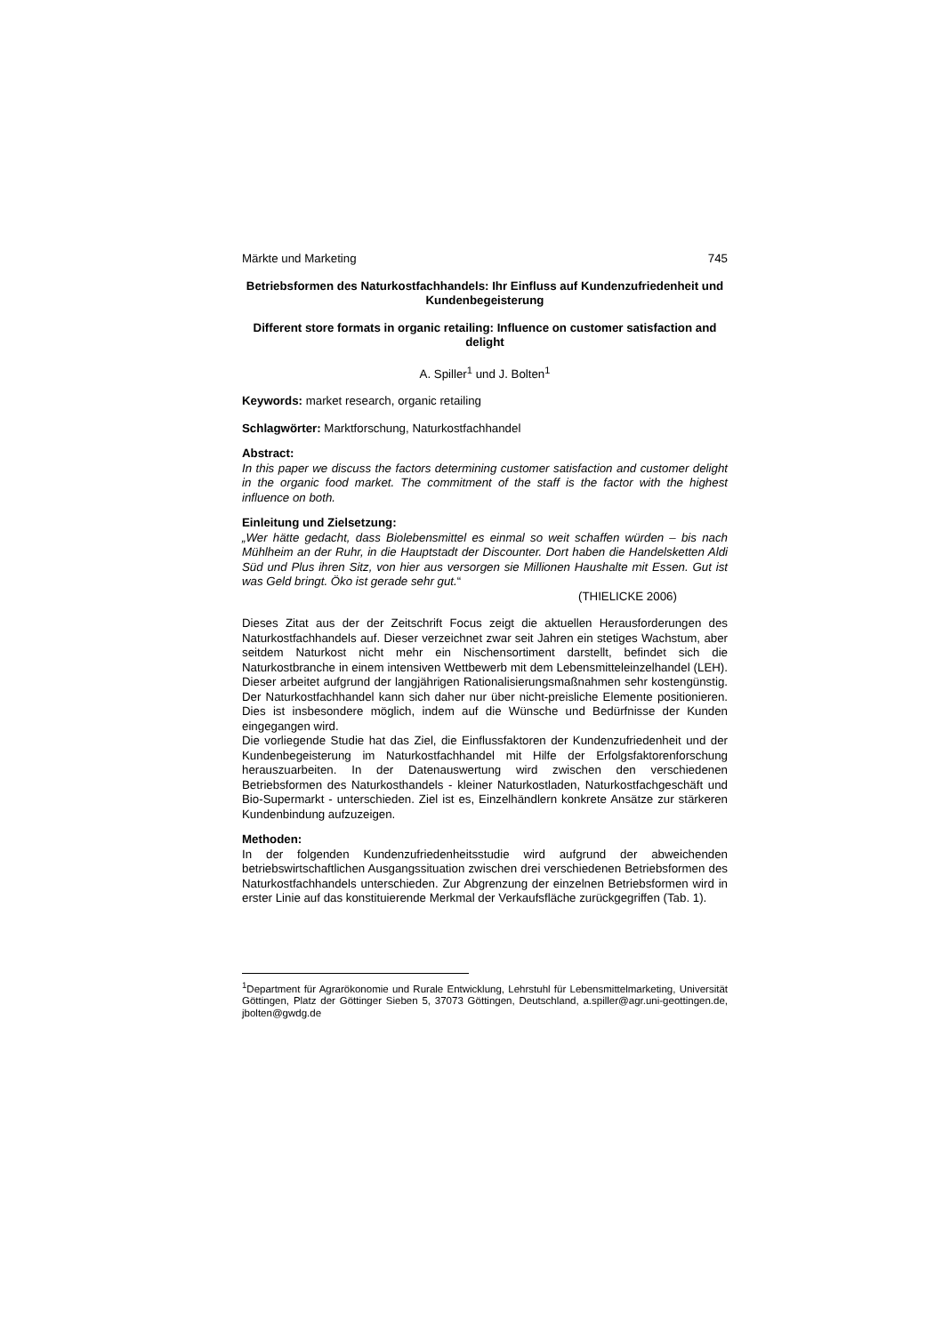Märkte und Marketing 745
Betriebsformen des Naturkostfachhandels: Ihr Einfluss auf Kundenzufriedenheit und Kundenbegeisterung
Different store formats in organic retailing: Influence on customer satisfaction and delight
A. Spiller<sup>1</sup> und J. Bolten<sup>1</sup>
Keywords: market research, organic retailing
Schlagwörter: Marktforschung, Naturkostfachhandel
Abstract:
In this paper we discuss the factors determining customer satisfaction and customer delight in the organic food market. The commitment of the staff is the factor with the highest influence on both.
Einleitung und Zielsetzung:
„Wer hätte gedacht, dass Biolebensmittel es einmal so weit schaffen würden – bis nach Mühlheim an der Ruhr, in die Hauptstadt der Discounter. Dort haben die Handelsketten Aldi Süd und Plus ihren Sitz, von hier aus versorgen sie Millionen Haushalte mit Essen. Gut ist was Geld bringt. Öko ist gerade sehr gut.“
(THIELICKE 2006)
Dieses Zitat aus der der Zeitschrift Focus zeigt die aktuellen Herausforderungen des Naturkostfachhandels auf. Dieser verzeichnet zwar seit Jahren ein stetiges Wachstum, aber seitdem Naturkost nicht mehr ein Nischensortiment darstellt, befindet sich die Naturkostbranche in einem intensiven Wettbewerb mit dem Lebensmitteleinzelhandel (LEH). Dieser arbeitet aufgrund der langjährigen Rationalisierungsmaßnahmen sehr kostengünstig. Der Naturkostfachhandel kann sich daher nur über nicht-preisliche Elemente positionieren. Dies ist insbesondere möglich, indem auf die Wünsche und Bedürfnisse der Kunden eingegangen wird.
Die vorliegende Studie hat das Ziel, die Einflussfaktoren der Kundenzufriedenheit und der Kundenbegeisterung im Naturkostfachhandel mit Hilfe der Erfolgsfaktorenforschung herauszuarbeiten. In der Datenauswertung wird zwischen den verschiedenen Betriebsformen des Naturkosthandels - kleiner Naturkostladen, Naturkostfachgeschäft und Bio-Supermarkt - unterschieden. Ziel ist es, Einzelhändlern konkrete Ansätze zur stärkeren Kundenbindung aufzuzeigen.
Methoden:
In der folgenden Kundenzufriedenheitsstudie wird aufgrund der abweichenden betriebswirtschaftlichen Ausgangssituation zwischen drei verschiedenen Betriebsformen des Naturkostfachhandels unterschieden. Zur Abgrenzung der einzelnen Betriebsformen wird in erster Linie auf das konstituierende Merkmal der Verkaufsfläche zurückgegriffen (Tab. 1).
<sup>1</sup> Department für Agrarökonomie und Rurale Entwicklung, Lehrstuhl für Lebensmittelmarketing, Universität Göttingen, Platz der Göttinger Sieben 5, 37073 Göttingen, Deutschland, a.spiller@agr.uni-geottingen.de, jbolten@gwdg.de